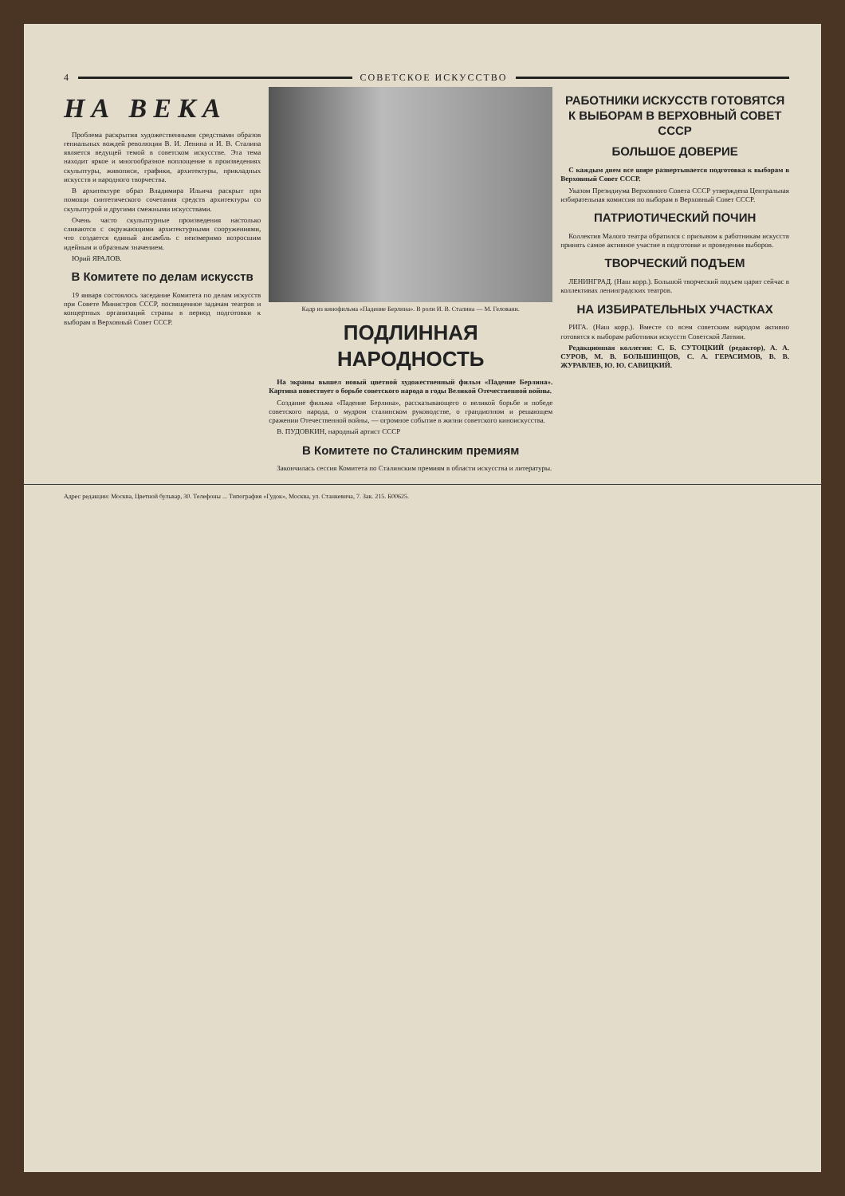4 СОВЕТСКОЕ ИСКУССТВО
НА ВЕКА
Проблема раскрытия художественными средствами образов гениальных вождей революции В. И. Ленина и И. В. Сталина является ведущей темой в советском искусстве. Эта тема находит яркое и многообразное воплощение в произведениях скульптуры, живописи, графики, архитектуры, прикладных искусств и народного творчества.
В архитектуре образ Владимира Ильича раскрыт при помощи синтетического сочетания средств архитектуры со скульптурой и другими смежными искусствами.
Очень часто скульптурные произведения настолько сливаются с окружающими архитектурными сооружениями, что создается единый ансамбль с неизмеримо возросшим идейным и образным значением.
Юрий ЯРАЛОВ.
В Комитете по делам искусств
19 января состоялось заседание Комитета по делам искусств при Совете Министров СССР, посвященное задачам театров и концертных организаций страны в период подготовки к выборам в Верховный Совет СССР.
Кадр из кинофильма «Падение Берлина». В роли И. В. Сталина — М. Геловани.
ПОДЛИННАЯ НАРОДНОСТЬ
На экраны вышел новый цветной художественный фильм «Падение Берлина». Картина повествует о борьбе советского народа в годы Великой Отечественной войны.
Создание фильма «Падение Берлина», рассказывающего о великой борьбе и победе советского народа, о мудром сталинском руководстве, о грандиозном и решающем сражении Отечественной войны, — огромное событие в жизни советского киноискусства.
В. ПУДОВКИН, народный артист СССР
В Комитете по Сталинским премиям
Закончилась сессия Комитета по Сталинским премиям в области искусства и литературы.
РАБОТНИКИ ИСКУССТВ ГОТОВЯТСЯ К ВЫБОРАМ В ВЕРХОВНЫЙ СОВЕТ СССР
БОЛЬШОЕ ДОВЕРИЕ
С каждым днем все шире развертывается подготовка к выборам в Верховный Совет СССР.
Указом Президиума Верховного Совета СССР утверждена Центральная избирательная комиссия по выборам в Верховный Совет СССР.
ПАТРИОТИЧЕСКИЙ ПОЧИН
Коллектив Малого театра обратился с призывом к работникам искусств принять самое активное участие в подготовке и проведении выборов.
ТВОРЧЕСКИЙ ПОДЪЕМ
ЛЕНИНГРАД. (Наш корр.). Большой творческий подъем царит сейчас в коллективах ленинградских театров.
НА ИЗБИРАТЕЛЬНЫХ УЧАСТКАХ
РИГА. (Наш корр.). Вместе со всем советским народом активно готовятся к выборам работники искусств Советской Латвии.
Редакционная коллегия: С. Б. СУТОЦКИЙ (редактор), А. А. СУРОВ, М. В. БОЛЬШИНЦОВ, С. А. ГЕРАСИМОВ, В. В. ЖУРАВЛЕВ, Ю. Ю. САВИЦКИЙ.
Адрес редакции: Москва, Цветной бульвар, 30. Телефоны ... Типография «Гудок», Москва, ул. Станкевича, 7. Зак. 215. Б00625.